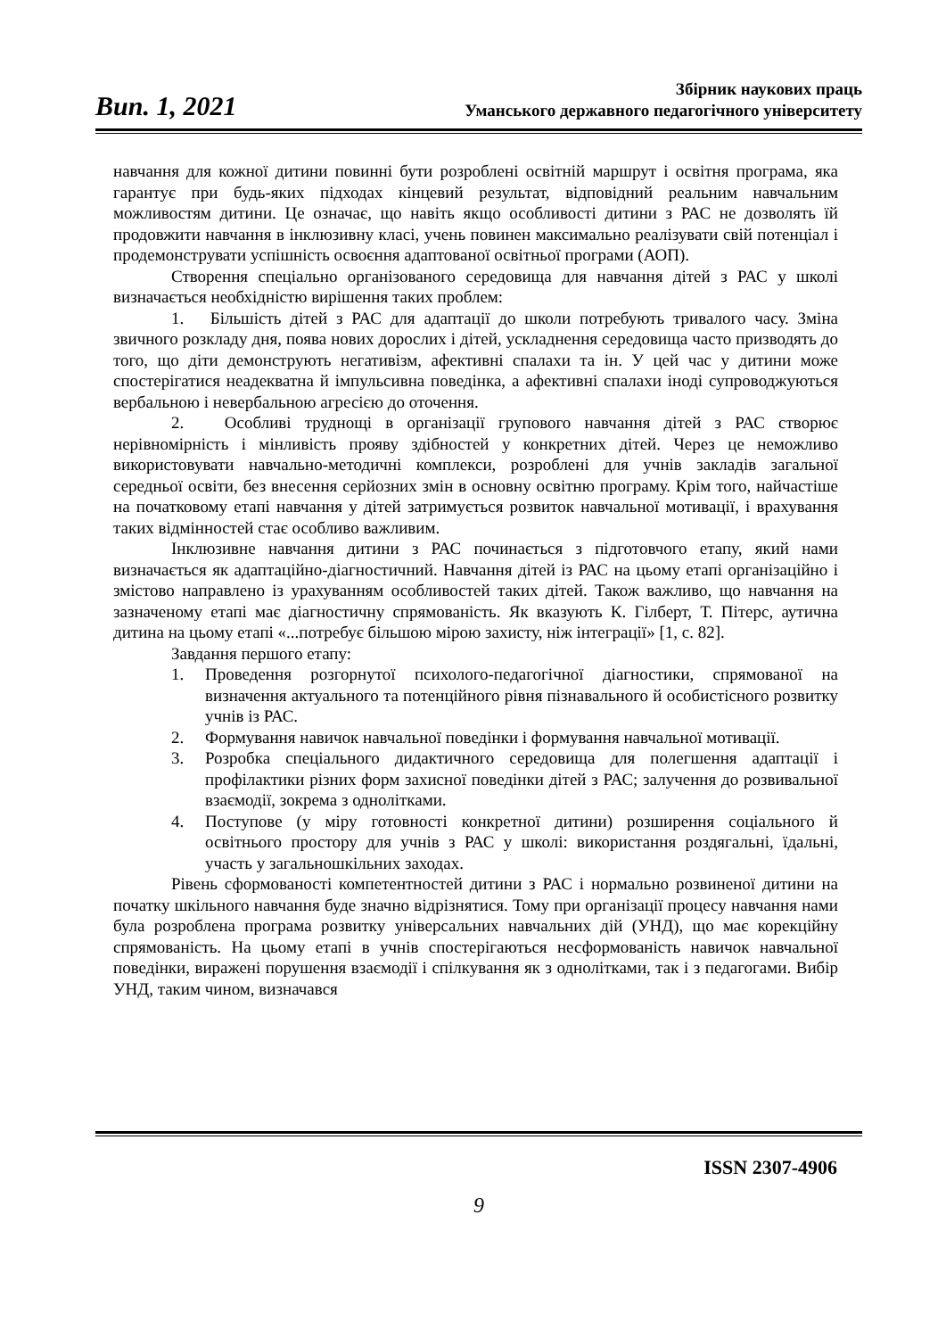Вип. 1, 2021
Збірник наукових праць
Уманського державного педагогічного університету
навчання для кожної дитини повинні бути розроблені освітній маршрут і освітня програма, яка гарантує при будь-яких підходах кінцевий результат, відповідний реальним навчальним можливостям дитини. Це означає, що навіть якщо особливості дитини з РАС не дозволять їй продовжити навчання в інклюзивну класі, учень повинен максимально реалізувати свій потенціал і продемонструвати успішність освоєння адаптованої освітньої програми (АОП).
Створення спеціально організованого середовища для навчання дітей з РАС у школі визначається необхідністю вирішення таких проблем:
1. Більшість дітей з РАС для адаптації до школи потребують тривалого часу. Зміна звичного розкладу дня, поява нових дорослих і дітей, ускладнення середовища часто призводять до того, що діти демонструють негативізм, афективні спалахи та ін. У цей час у дитини може спостерігатися неадекватна й імпульсивна поведінка, а афективні спалахи іноді супроводжуються вербальною і невербальною агресією до оточення.
2. Особливі труднощі в організації групового навчання дітей з РАС створює нерівномірність і мінливість прояву здібностей у конкретних дітей. Через це неможливо використовувати навчально-методичні комплекси, розроблені для учнів закладів загальної середньої освіти, без внесення серйозних змін в основну освітню програму. Крім того, найчастіше на початковому етапі навчання у дітей затримується розвиток навчальної мотивації, і врахування таких відмінностей стає особливо важливим.
Інклюзивне навчання дитини з РАС починається з підготовчого етапу, який нами визначається як адаптаційно-діагностичний. Навчання дітей із РАС на цьому етапі організаційно і змістово направлено із урахуванням особливостей таких дітей. Також важливо, що навчання на зазначеному етапі має діагностичну спрямованість. Як вказують К. Гілберт, Т. Пітерс, аутична дитина на цьому етапі «...потребує більшою мірою захисту, ніж інтеграції» [1, с. 82].
Завдання першого етапу:
1. Проведення розгорнутої психолого-педагогічної діагностики, спрямованої на визначення актуального та потенційного рівня пізнавального й особистісного розвитку учнів із РАС.
2. Формування навичок навчальної поведінки і формування навчальної мотивації.
3. Розробка спеціального дидактичного середовища для полегшення адаптації і профілактики різних форм захисної поведінки дітей з РАС; залучення до розвивальної взаємодії, зокрема з однолітками.
4. Поступове (у міру готовності конкретної дитини) розширення соціального й освітнього простору для учнів з РАС у школі: використання роздягальні, їдальні, участь у загальношкільних заходах.
Рівень сформованості компетентностей дитини з РАС і нормально розвиненої дитини на початку шкільного навчання буде значно відрізнятися. Тому при організації процесу навчання нами була розроблена програма розвитку універсальних навчальних дій (УНД), що має корекційну спрямованість. На цьому етапі в учнів спостерігаються несформованість навичок навчальної поведінки, виражені порушення взаємодії і спілкування як з однолітками, так і з педагогами. Вибір УНД, таким чином, визначався
ISSN 2307-4906
9